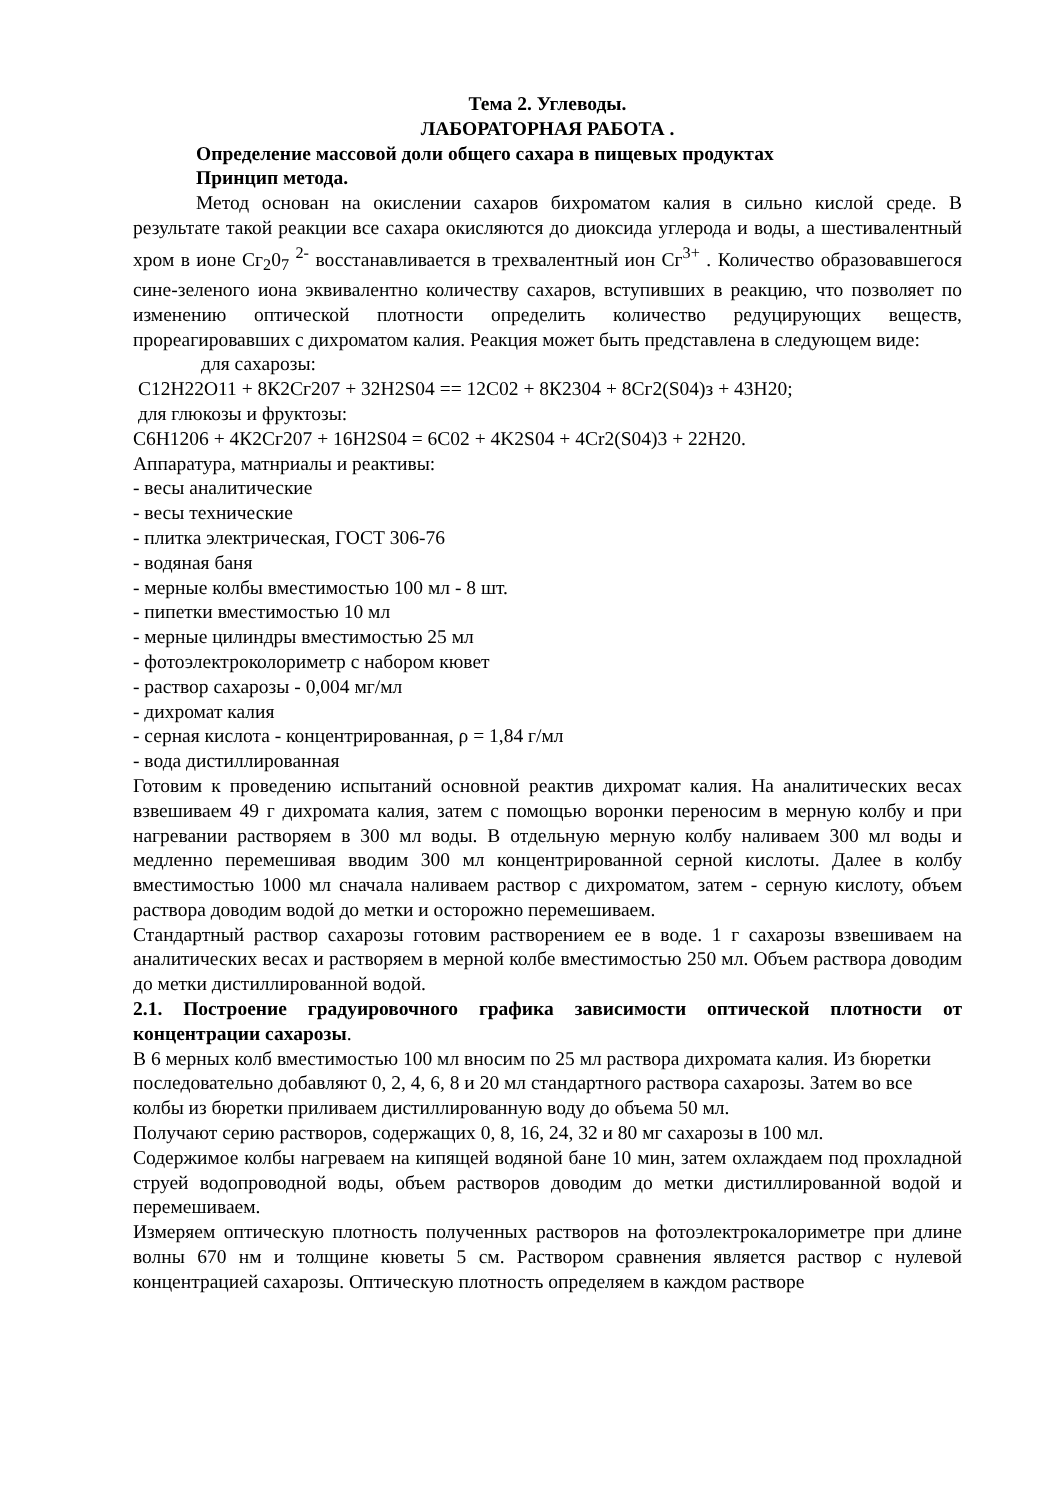Тема 2. Углеводы.
ЛАБОРАТОРНАЯ РАБОТА .
Определение массовой доли общего сахара в пищевых продуктах
Принцип метода.
Метод основан на окислении сахаров бихроматом калия в сильно кислой среде. В результате такой реакции все сахара окисляются до диоксида углерода и воды, а шестивалентный хром в ионе Сг<sub>2</sub>0<sub>7</sub> <sup>2-</sup> восстанавливается в трехвалентный ион Сг<sup>3+</sup> . Количество образовавшегося сине-зеленого иона эквивалентно количеству сахаров, вступивших в реакцию, что позволяет по изменению оптической плотности определить количество редуцирующих веществ, прореагировавших с дихроматом калия. Реакция может быть представлена в следующем виде:
для сахарозы:
С12Н22О11 + 8К2Сг207 + 32H2S04 == 12С02 + 8К2304 + 8Сг2(S04)з + 43Н20;
для глюкозы и фруктозы:
С6Н1206 + 4К2Сг207 + 16H2S04 = 6С02 + 4K2S04 + 4Cr2(S04)3 + 22Н20.
Аппаратура, матнриалы и реактивы:
- весы аналитические
- весы технические
- плитка электрическая, ГОСТ 306-76
- водяная баня
- мерные колбы вместимостью 100 мл - 8 шт.
- пипетки вместимостью 10 мл
- мерные цилиндры вместимостью 25 мл
- фотоэлектроколориметр с набором кювет
- раствор сахарозы - 0,004 мг/мл
- дихромат калия
- серная кислота - концентрированная, ρ = 1,84 г/мл
- вода дистиллированная
Готовим к проведению испытаний основной реактив дихромат калия. На аналитических весах взвешиваем 49 г дихромата калия, затем с помощью воронки переносим в мерную колбу и при нагревании растворяем в 300 мл воды. В отдельную мерную колбу наливаем 300 мл воды и медленно перемешивая вводим 300 мл концентрированной серной кислоты. Далее в колбу вместимостью 1000 мл сначала наливаем раствор с дихроматом, затем - серную кислоту, объем раствора доводим водой до метки и осторожно перемешиваем.
Стандартный раствор сахарозы готовим растворением ее в воде. 1 г сахарозы взвешиваем на аналитических весах и растворяем в мерной колбе вместимостью 250 мл. Объем раствора доводим до метки дистиллированной водой.
2.1. Построение градуировочного графика зависимости оптической плотности от концентрации сахарозы.
В 6 мерных колб вместимостью 100 мл вносим по 25 мл раствора дихромата калия. Из бюретки последовательно добавляют 0, 2, 4, 6, 8 и 20 мл стандартного раствора сахарозы. Затем во все колбы из бюретки приливаем дистиллированную воду до объема 50 мл.
Получают серию растворов, содержащих 0, 8, 16, 24, 32 и 80 мг сахарозы в 100 мл.
Содержимое колбы нагреваем на кипящей водяной бане 10 мин, затем охлаждаем под прохладной струей водопроводной воды, объем растворов доводим до метки дистиллированной водой и перемешиваем.
Измеряем оптическую плотность полученных растворов на фотоэлектрокалориметре при длине волны 670 нм и толщине кюветы 5 см. Раствором сравнения является раствор с нулевой концентрацией сахарозы. Оптическую плотность определяем в каждом растворе